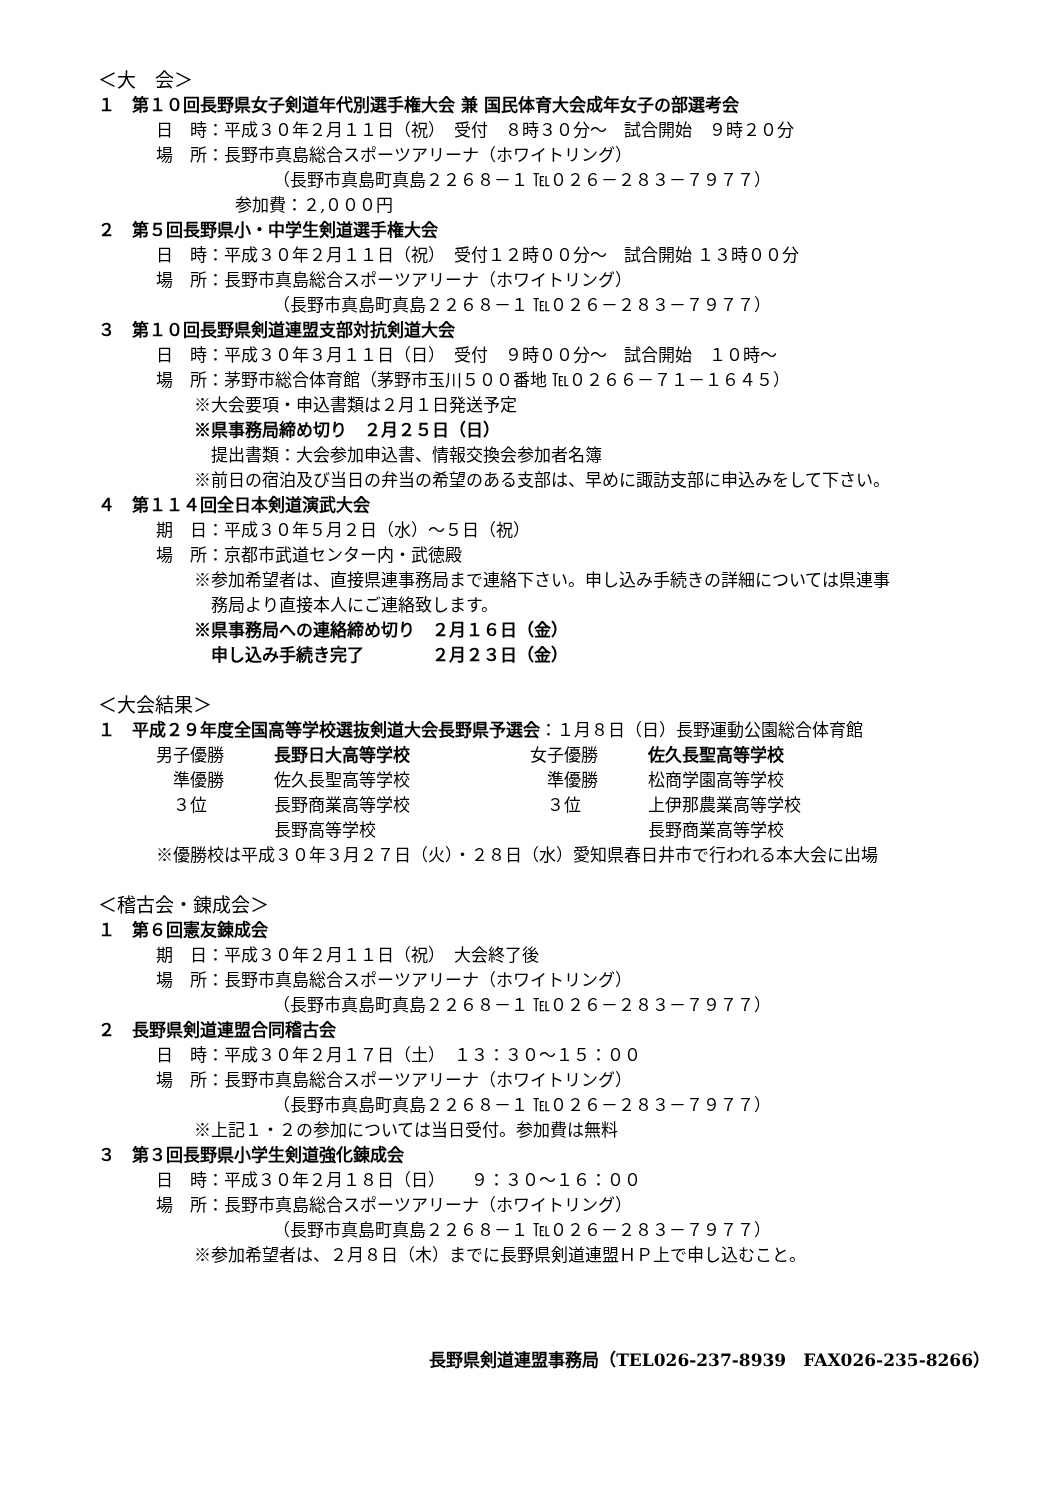＜大　会＞
１　第１０回長野県女子剣道年代別選手権大会 兼 国民体育大会成年女子の部選考会
日　時：平成３０年２月１１日（祝）　受付　８時３０分～　試合開始　９時２０分
場　所：長野市真島総合スポーツアリーナ（ホワイトリング）
（長野市真島町真島２２６８－１ ℡０２６－２８３－７９７７）
参加費：２,０００円
２　第５回長野県小・中学生剣道選手権大会
日　時：平成３０年２月１１日（祝）　受付１２時００分～　試合開始 １３時００分
場　所：長野市真島総合スポーツアリーナ（ホワイトリング）
（長野市真島町真島２２６８－１ ℡０２６－２８３－７９７７）
３　第１０回長野県剣道連盟支部対抗剣道大会
日　時：平成３０年３月１１日（日）　受付　９時００分～　試合開始　１０時～
場　所：茅野市総合体育館（茅野市玉川５００番地 ℡０２６６－７１－１６４５）
※大会要項・申込書類は２月１日発送予定
※県事務局締め切り　２月２５日（日）
　提出書類：大会参加申込書、情報交換会参加者名簿
※前日の宿泊及び当日の弁当の希望のある支部は、早めに諏訪支部に申込みをして下さい。
４　第１１４回全日本剣道演武大会
期　日：平成３０年５月２日（水）～５日（祝）
場　所：京都市武道センター内・武徳殿
※参加希望者は、直接県連事務局まで連絡下さい。申し込み手続きの詳細については県連事
　務局より直接本人にご連絡致します。
※県事務局への連絡締め切り　２月１６日（金）
　申し込み手続き完了　　　　２月２３日（金）
＜大会結果＞
１　平成２９年度全国高等学校選抜剣道大会長野県予選会：１月８日（日）長野運動公園総合体育館
| 男子優勝 | 長野日大高等学校 | 女子優勝 | 佐久長聖高等学校 |
| 準優勝 | 佐久長聖高等学校 | 準優勝 | 松商学園高等学校 |
| ３位 | 長野商業高等学校 | ３位 | 上伊那農業高等学校 |
| | 長野高等学校 | | 長野商業高等学校 |
※優勝校は平成３０年３月２７日（火）・２８日（水）愛知県春日井市で行われる本大会に出場
＜稽古会・錬成会＞
１　第６回憲友錬成会
期　日：平成３０年２月１１日（祝）　大会終了後
場　所：長野市真島総合スポーツアリーナ（ホワイトリング）
（長野市真島町真島２２６８－１ ℡０２６－２８３－７９７７）
２　長野県剣道連盟合同稽古会
日　時：平成３０年２月１７日（土）　１３：３０～１５：００
場　所：長野市真島総合スポーツアリーナ（ホワイトリング）
（長野市真島町真島２２６８－１ ℡０２６－２８３－７９７７）
※上記１・２の参加については当日受付。参加費は無料
３　第３回長野県小学生剣道強化錬成会
日　時：平成３０年２月１８日（日）　　９：３０～１６：００
場　所：長野市真島総合スポーツアリーナ（ホワイトリング）
（長野市真島町真島２２６８－１ ℡０２６－２８３－７９７７）
※参加希望者は、２月８日（木）までに長野県剣道連盟ＨＰ上で申し込むこと。
長野県剣道連盟事務局（TEL026-237-8939　FAX026-235-8266）